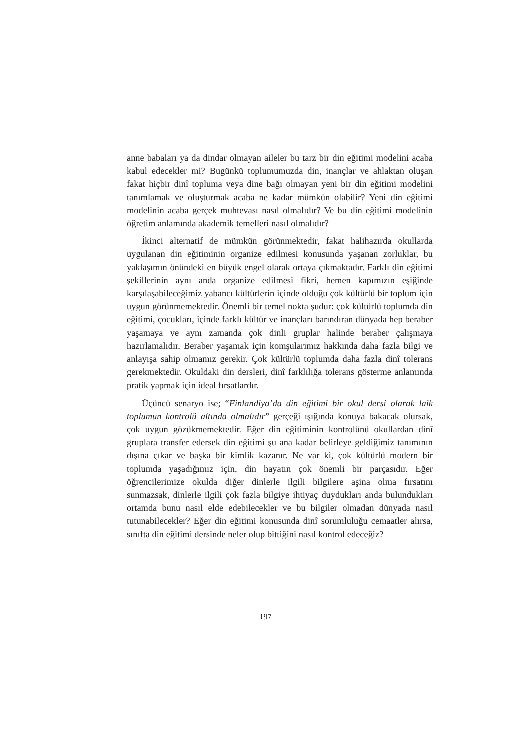anne babaları ya da dindar olmayan aileler bu tarz bir din eğitimi modelini acaba kabul edecekler mi? Bugünkü toplumumuzda din, inançlar ve ahlaktan oluşan fakat hiçbir dinî topluma veya dine bağı olmayan yeni bir din eğitimi modelini tanımlamak ve oluşturmak acaba ne kadar mümkün olabilir? Yeni din eğitimi modelinin acaba gerçek muhtevası nasıl olmalıdır? Ve bu din eğitimi modelinin öğretim anlamında akademik temelleri nasıl olmalıdır?
İkinci alternatif de mümkün görünmektedir, fakat halihazırda okullarda uygulanan din eğitiminin organize edilmesi konusunda yaşanan zorluklar, bu yaklaşımın önündeki en büyük engel olarak ortaya çıkmaktadır. Farklı din eğitimi şekillerinin aynı anda organize edilmesi fikri, hemen kapımızın eşiğinde karşılaşabileceğimiz yabancı kültürlerin içinde olduğu çok kültürlü bir toplum için uygun görünmemektedir. Önemli bir temel nokta şudur: çok kültürlü toplumda din eğitimi, çocukları, içinde farklı kültür ve inançları barındıran dünyada hep beraber yaşamaya ve aynı zamanda çok dinli gruplar halinde beraber çalışmaya hazırlamalıdır. Beraber yaşamak için komşularımız hakkında daha fazla bilgi ve anlayışa sahip olmamız gerekir. Çok kültürlü toplumda daha fazla dinî tolerans gerekmektedir. Okuldaki din dersleri, dinî farklılığa tolerans gösterme anlamında pratik yapmak için ideal fırsatlardır.
Üçüncü senaryo ise; “Finlandiya’da din eğitimi bir okul dersi olarak laik toplumun kontrolü altında olmalıdır” gerçeği ışığında konuya bakacak olursak, çok uygun gözükmemektedir. Eğer din eğitiminin kontrolünü okullardan dinî gruplara transfer edersek din eğitimi şu ana kadar belirleye geldiğimiz tanımının dışına çıkar ve başka bir kimlik kazanır. Ne var ki, çok kültürlü modern bir toplumda yaşadığımız için, din hayatın çok önemli bir parçasıdır. Eğer öğrencilerimize okulda diğer dinlerle ilgili bilgilere aşina olma fırsatını sunmazsak, dinlerle ilgili çok fazla bilgiye ihtiyaç duydukları anda bulundukları ortamda bunu nasıl elde edebilecekler ve bu bilgiler olmadan dünyada nasıl tutunabilecekler? Eğer din eğitimi konusunda dinî sorumluluğu cemaatler alırsa, sınıfta din eğitimi dersinde neler olup bittiğini nasıl kontrol edeceğiz?
197